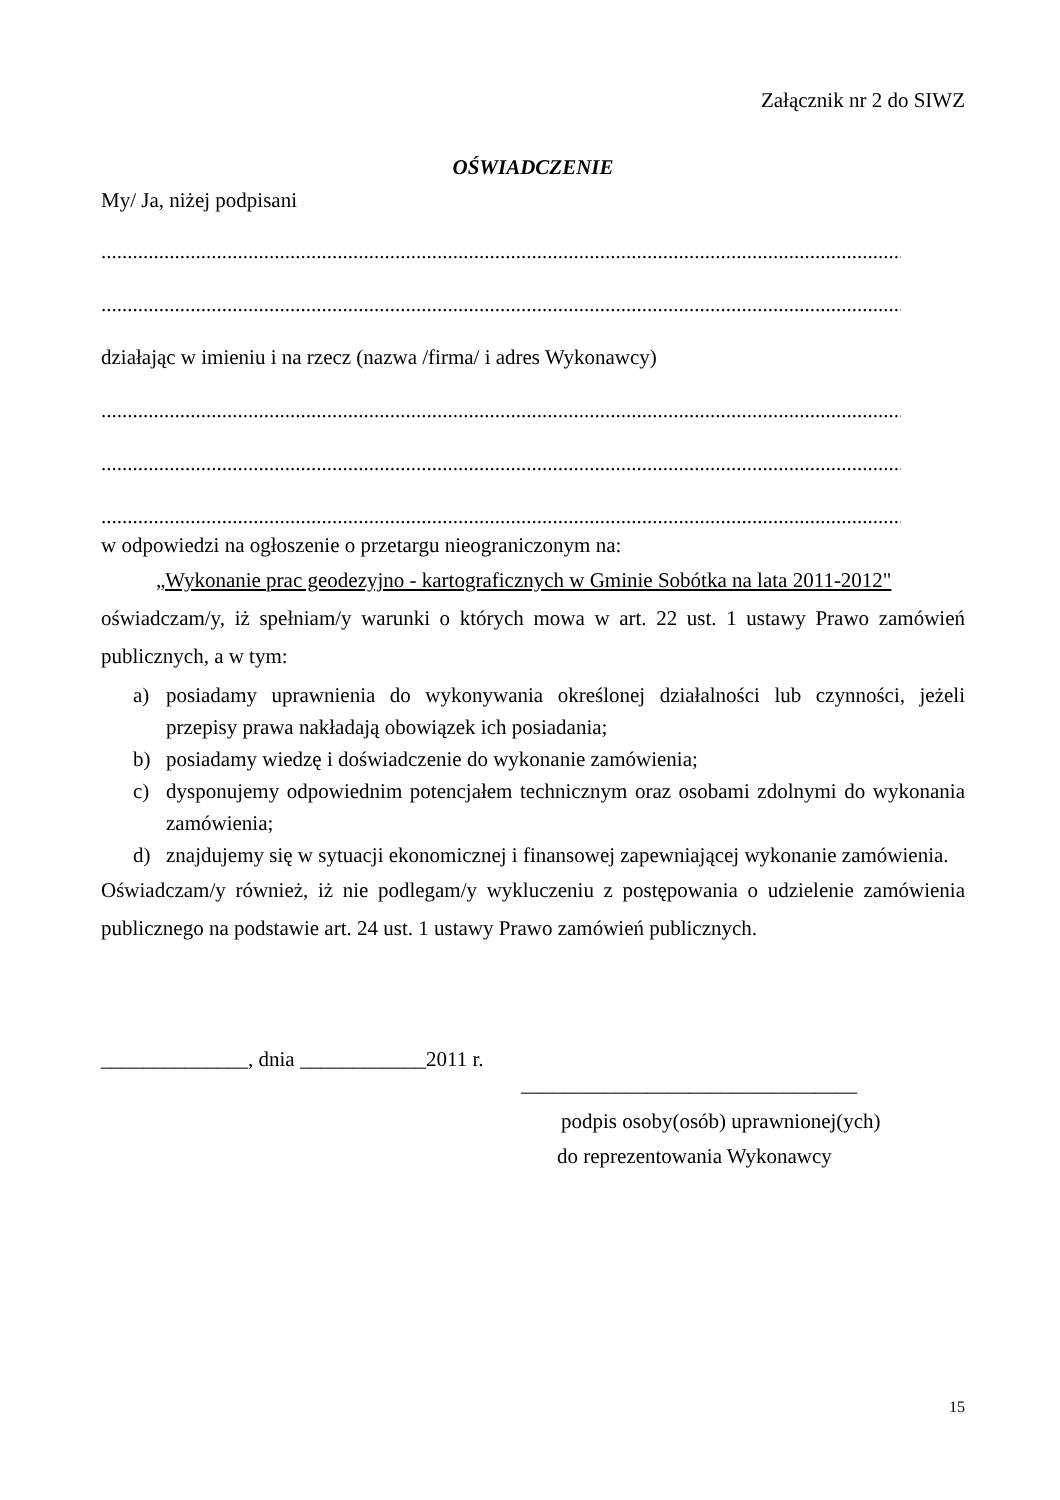Załącznik nr 2 do SIWZ
OŚWIADCZENIE
My/ Ja, niżej podpisani
..........................................................................................................................................................
..........................................................................................................................................................
działając w imieniu i na rzecz (nazwa /firma/ i adres Wykonawcy)
..........................................................................................................................................................
..........................................................................................................................................................
..........................................................................................................................................................
w odpowiedzi na ogłoszenie o przetargu nieograniczonym na:
„Wykonanie prac geodezyjno - kartograficznych w Gminie Sobótka na lata 2011-2012"
oświadczam/y, iż spełniam/y warunki o których mowa w art. 22 ust. 1 ustawy Prawo zamówień publicznych, a w tym:
a) posiadamy uprawnienia do wykonywania określonej działalności lub czynności, jeżeli przepisy prawa nakładają obowiązek ich posiadania;
b) posiadamy wiedzę i doświadczenie do wykonanie zamówienia;
c) dysponujemy odpowiednim potencjałem technicznym oraz osobami zdolnymi do wykonania zamówienia;
d) znajdujemy się w sytuacji ekonomicznej i finansowej zapewniającej wykonanie zamówienia.
Oświadczam/y również, iż nie podlegam/y wykluczeniu z postępowania o udzielenie zamówienia publicznego na podstawie art. 24 ust. 1 ustawy Prawo zamówień publicznych.
______________, dnia ____________2011 r.
________________________________
podpis osoby(osób) uprawnionej(ych)
do reprezentowania Wykonawcy
15